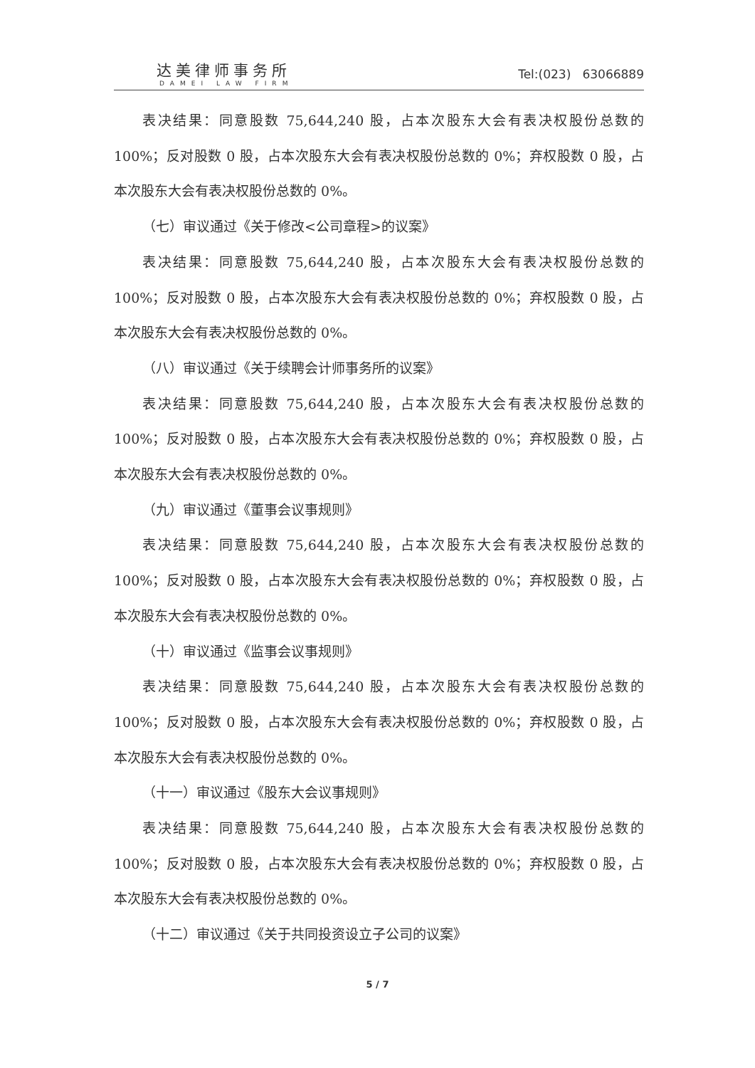达美律师事务所
DAMEI LAW FIRM
Tel:(023) 63066889
表决结果：同意股数 75,644,240 股，占本次股东大会有表决权股份总数的100%；反对股数 0 股，占本次股东大会有表决权股份总数的 0%；弃权股数 0 股，占本次股东大会有表决权股份总数的 0%。
（七）审议通过《关于修改<公司章程>的议案》
表决结果：同意股数 75,644,240 股，占本次股东大会有表决权股份总数的100%；反对股数 0 股，占本次股东大会有表决权股份总数的 0%；弃权股数 0 股，占本次股东大会有表决权股份总数的 0%。
（八）审议通过《关于续聘会计师事务所的议案》
表决结果：同意股数 75,644,240 股，占本次股东大会有表决权股份总数的100%；反对股数 0 股，占本次股东大会有表决权股份总数的 0%；弃权股数 0 股，占本次股东大会有表决权股份总数的 0%。
（九）审议通过《董事会议事规则》
表决结果：同意股数 75,644,240 股，占本次股东大会有表决权股份总数的100%；反对股数 0 股，占本次股东大会有表决权股份总数的 0%；弃权股数 0 股，占本次股东大会有表决权股份总数的 0%。
（十）审议通过《监事会议事规则》
表决结果：同意股数 75,644,240 股，占本次股东大会有表决权股份总数的100%；反对股数 0 股，占本次股东大会有表决权股份总数的 0%；弃权股数 0 股，占本次股东大会有表决权股份总数的 0%。
（十一）审议通过《股东大会议事规则》
表决结果：同意股数 75,644,240 股，占本次股东大会有表决权股份总数的100%；反对股数 0 股，占本次股东大会有表决权股份总数的 0%；弃权股数 0 股，占本次股东大会有表决权股份总数的 0%。
（十二）审议通过《关于共同投资设立子公司的议案》
5 / 7